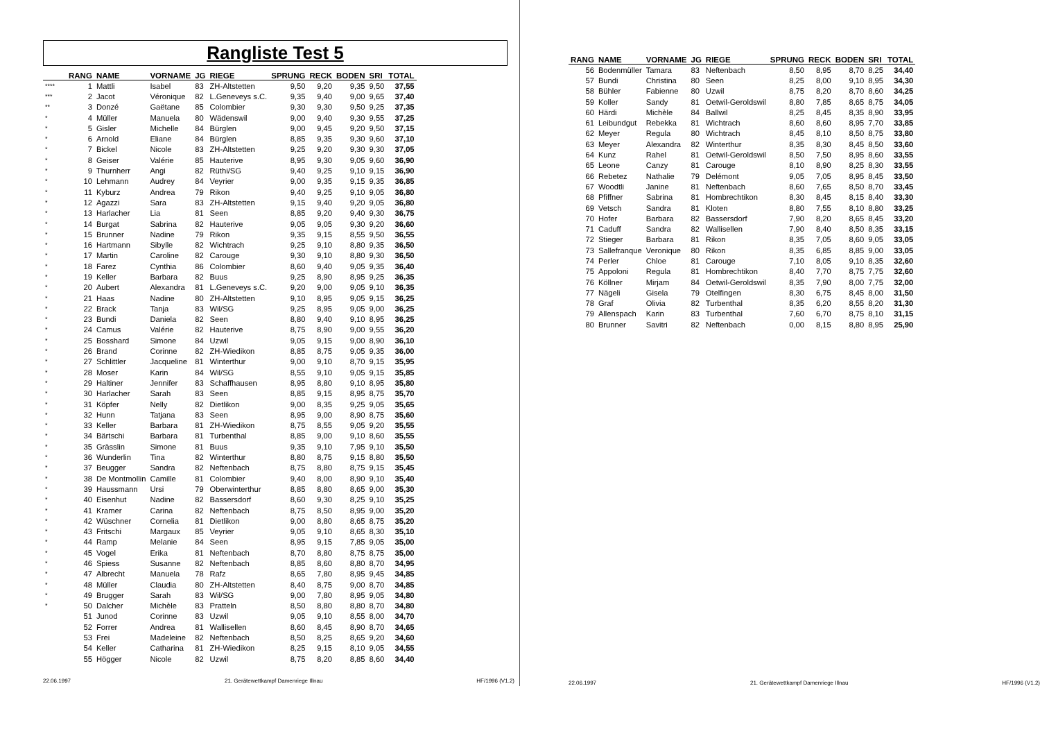Rangliste Test 5
| | RANG | NAME | VORNAME | JG | RIEGE | SPRUNG | RECK | BODEN | SRI | TOTAL |
| --- | --- | --- | --- | --- | --- | --- | --- | --- | --- | --- |
| **** | 1 | Mattli | Isabel | 83 | ZH-Altstetten | 9,50 | 9,20 | 9,35 | 9,50 | 37,55 |
| *** | 2 | Jacot | Véronique | 82 | L.Geneveys s.C. | 9,35 | 9,40 | 9,00 | 9,65 | 37,40 |
| ** | 3 | Donzé | Gaëtane | 85 | Colombier | 9,30 | 9,30 | 9,50 | 9,25 | 37,35 |
| * | 4 | Müller | Manuela | 80 | Wädenswil | 9,00 | 9,40 | 9,30 | 9,55 | 37,25 |
| * | 5 | Gisler | Michelle | 84 | Bürglen | 9,00 | 9,45 | 9,20 | 9,50 | 37,15 |
| * | 6 | Arnold | Eliane | 84 | Bürglen | 8,85 | 9,35 | 9,30 | 9,60 | 37,10 |
| * | 7 | Bickel | Nicole | 83 | ZH-Altstetten | 9,25 | 9,20 | 9,30 | 9,30 | 37,05 |
| * | 8 | Geiser | Valérie | 85 | Hauterive | 8,95 | 9,30 | 9,05 | 9,60 | 36,90 |
| * | 9 | Thurnherr | Angi | 82 | Rüthi/SG | 9,40 | 9,25 | 9,10 | 9,15 | 36,90 |
| * | 10 | Lehmann | Audrey | 84 | Veyrier | 9,00 | 9,35 | 9,15 | 9,35 | 36,85 |
| * | 11 | Kyburz | Andrea | 79 | Rikon | 9,40 | 9,25 | 9,10 | 9,05 | 36,80 |
| * | 12 | Agazzi | Sara | 83 | ZH-Altstetten | 9,15 | 9,40 | 9,20 | 9,05 | 36,80 |
| * | 13 | Harlacher | Lia | 81 | Seen | 8,85 | 9,20 | 9,40 | 9,30 | 36,75 |
| * | 14 | Burgat | Sabrina | 82 | Hauterive | 9,05 | 9,05 | 9,30 | 9,20 | 36,60 |
| * | 15 | Brunner | Nadine | 79 | Rikon | 9,35 | 9,15 | 8,55 | 9,50 | 36,55 |
| * | 16 | Hartmann | Sibylle | 82 | Wichtrach | 9,25 | 9,10 | 8,80 | 9,35 | 36,50 |
| * | 17 | Martin | Caroline | 82 | Carouge | 9,30 | 9,10 | 8,80 | 9,30 | 36,50 |
| * | 18 | Farez | Cynthia | 86 | Colombier | 8,60 | 9,40 | 9,05 | 9,35 | 36,40 |
| * | 19 | Keller | Barbara | 82 | Buus | 9,25 | 8,90 | 8,95 | 9,25 | 36,35 |
| * | 20 | Aubert | Alexandra | 81 | L.Geneveys s.C. | 9,20 | 9,00 | 9,05 | 9,10 | 36,35 |
| * | 21 | Haas | Nadine | 80 | ZH-Altstetten | 9,10 | 8,95 | 9,05 | 9,15 | 36,25 |
| * | 22 | Brack | Tanja | 83 | Wil/SG | 9,25 | 8,95 | 9,05 | 9,00 | 36,25 |
| * | 23 | Bundi | Daniela | 82 | Seen | 8,80 | 9,40 | 9,10 | 8,95 | 36,25 |
| * | 24 | Camus | Valérie | 82 | Hauterive | 8,75 | 8,90 | 9,00 | 9,55 | 36,20 |
| * | 25 | Bosshard | Simone | 84 | Uzwil | 9,05 | 9,15 | 9,00 | 8,90 | 36,10 |
| * | 26 | Brand | Corinne | 82 | ZH-Wiedikon | 8,85 | 8,75 | 9,05 | 9,35 | 36,00 |
| * | 27 | Schlittler | Jacqueline | 81 | Winterthur | 9,00 | 9,10 | 8,70 | 9,15 | 35,95 |
| * | 28 | Moser | Karin | 84 | Wil/SG | 8,55 | 9,10 | 9,05 | 9,15 | 35,85 |
| * | 29 | Haltiner | Jennifer | 83 | Schaffhausen | 8,95 | 8,80 | 9,10 | 8,95 | 35,80 |
| * | 30 | Harlacher | Sarah | 83 | Seen | 8,85 | 9,15 | 8,95 | 8,75 | 35,70 |
| * | 31 | Köpfer | Nelly | 82 | Dietlikon | 9,00 | 8,35 | 9,25 | 9,05 | 35,65 |
| * | 32 | Hunn | Tatjana | 83 | Seen | 8,95 | 9,00 | 8,90 | 8,75 | 35,60 |
| * | 33 | Keller | Barbara | 81 | ZH-Wiedikon | 8,75 | 8,55 | 9,05 | 9,20 | 35,55 |
| * | 34 | Bärtschi | Barbara | 81 | Turbenthal | 8,85 | 9,00 | 9,10 | 8,60 | 35,55 |
| * | 35 | Grässlin | Simone | 81 | Buus | 9,35 | 9,10 | 7,95 | 9,10 | 35,50 |
| * | 36 | Wunderlin | Tina | 82 | Winterthur | 8,80 | 8,75 | 9,15 | 8,80 | 35,50 |
| * | 37 | Beugger | Sandra | 82 | Neftenbach | 8,75 | 8,80 | 8,75 | 9,15 | 35,45 |
| * | 38 | De Montmollin | Camille | 81 | Colombier | 9,40 | 8,00 | 8,90 | 9,10 | 35,40 |
| * | 39 | Haussmann | Ursi | 79 | Oberwinterthur | 8,85 | 8,80 | 8,65 | 9,00 | 35,30 |
| * | 40 | Eisenhut | Nadine | 82 | Bassersdorf | 8,60 | 9,30 | 8,25 | 9,10 | 35,25 |
| * | 41 | Kramer | Carina | 82 | Neftenbach | 8,75 | 8,50 | 8,95 | 9,00 | 35,20 |
| * | 42 | Wüschner | Cornelia | 81 | Dietlikon | 9,00 | 8,80 | 8,65 | 8,75 | 35,20 |
| * | 43 | Fritschi | Margaux | 85 | Veyrier | 9,05 | 9,10 | 8,65 | 8,30 | 35,10 |
| * | 44 | Ramp | Melanie | 84 | Seen | 8,95 | 9,15 | 7,85 | 9,05 | 35,00 |
| * | 45 | Vogel | Erika | 81 | Neftenbach | 8,70 | 8,80 | 8,75 | 8,75 | 35,00 |
| * | 46 | Spiess | Susanne | 82 | Neftenbach | 8,85 | 8,60 | 8,80 | 8,70 | 34,95 |
| * | 47 | Albrecht | Manuela | 78 | Rafz | 8,65 | 7,80 | 8,95 | 9,45 | 34,85 |
| * | 48 | Müller | Claudia | 80 | ZH-Altstetten | 8,40 | 8,75 | 9,00 | 8,70 | 34,85 |
| * | 49 | Brugger | Sarah | 83 | Wil/SG | 9,00 | 7,80 | 8,95 | 9,05 | 34,80 |
| * | 50 | Dalcher | Michèle | 83 | Pratteln | 8,50 | 8,80 | 8,80 | 8,70 | 34,80 |
| | 51 | Junod | Corinne | 83 | Uzwil | 9,05 | 9,10 | 8,55 | 8,00 | 34,70 |
| | 52 | Forrer | Andrea | 81 | Wallisellen | 8,60 | 8,45 | 8,90 | 8,70 | 34,65 |
| | 53 | Frei | Madeleine | 82 | Neftenbach | 8,50 | 8,25 | 8,65 | 9,20 | 34,60 |
| | 54 | Keller | Catharina | 81 | ZH-Wiedikon | 8,25 | 9,15 | 8,10 | 9,05 | 34,55 |
| | 55 | Högger | Nicole | 82 | Uzwil | 8,75 | 8,20 | 8,85 | 8,60 | 34,40 |
22.06.1997 21. Gerätewettkampf Damenriege Illnau HF/1996 (V1.2)
| RANG | NAME | VORNAME | JG | RIEGE | SPRUNG | RECK | BODEN | SRI | TOTAL |
| --- | --- | --- | --- | --- | --- | --- | --- | --- | --- |
| 56 | Bodenmüller | Tamara | 83 | Neftenbach | 8,50 | 8,95 | 8,70 | 8,25 | 34,40 |
| 57 | Bundi | Christina | 80 | Seen | 8,25 | 8,00 | 9,10 | 8,95 | 34,30 |
| 58 | Bühler | Fabienne | 80 | Uzwil | 8,75 | 8,20 | 8,70 | 8,60 | 34,25 |
| 59 | Koller | Sandy | 81 | Oetwil-Geroldswil | 8,80 | 7,85 | 8,65 | 8,75 | 34,05 |
| 60 | Härdi | Michèle | 84 | Ballwil | 8,25 | 8,45 | 8,35 | 8,90 | 33,95 |
| 61 | Leibundgut | Rebekka | 81 | Wichtrach | 8,60 | 8,60 | 8,95 | 7,70 | 33,85 |
| 62 | Meyer | Regula | 80 | Wichtrach | 8,45 | 8,10 | 8,50 | 8,75 | 33,80 |
| 63 | Meyer | Alexandra | 82 | Winterthur | 8,35 | 8,30 | 8,45 | 8,50 | 33,60 |
| 64 | Kunz | Rahel | 81 | Oetwil-Geroldswil | 8,50 | 7,50 | 8,95 | 8,60 | 33,55 |
| 65 | Leone | Canzy | 81 | Carouge | 8,10 | 8,90 | 8,25 | 8,30 | 33,55 |
| 66 | Rebetez | Nathalie | 79 | Delémont | 9,05 | 7,05 | 8,95 | 8,45 | 33,50 |
| 67 | Woodtli | Janine | 81 | Neftenbach | 8,60 | 7,65 | 8,50 | 8,70 | 33,45 |
| 68 | Pfiffner | Sabrina | 81 | Hombrechtikon | 8,30 | 8,45 | 8,15 | 8,40 | 33,30 |
| 69 | Vetsch | Sandra | 81 | Kloten | 8,80 | 7,55 | 8,10 | 8,80 | 33,25 |
| 70 | Hofer | Barbara | 82 | Bassersdorf | 7,90 | 8,20 | 8,65 | 8,45 | 33,20 |
| 71 | Caduff | Sandra | 82 | Wallisellen | 7,90 | 8,40 | 8,50 | 8,35 | 33,15 |
| 72 | Stieger | Barbara | 81 | Rikon | 8,35 | 7,05 | 8,60 | 9,05 | 33,05 |
| 73 | Sallefranque | Veronique | 80 | Rikon | 8,35 | 6,85 | 8,85 | 9,00 | 33,05 |
| 74 | Perler | Chloe | 81 | Carouge | 7,10 | 8,05 | 9,10 | 8,35 | 32,60 |
| 75 | Appoloni | Regula | 81 | Hombrechtikon | 8,40 | 7,70 | 8,75 | 7,75 | 32,60 |
| 76 | Köllner | Mirjam | 84 | Oetwil-Geroldswil | 8,35 | 7,90 | 8,00 | 7,75 | 32,00 |
| 77 | Nägeli | Gisela | 79 | Otelfingen | 8,30 | 6,75 | 8,45 | 8,00 | 31,50 |
| 78 | Graf | Olivia | 82 | Turbenthal | 8,35 | 6,20 | 8,55 | 8,20 | 31,30 |
| 79 | Allenspach | Karin | 83 | Turbenthal | 7,60 | 6,70 | 8,75 | 8,10 | 31,15 |
| 80 | Brunner | Savitri | 82 | Neftenbach | 0,00 | 8,15 | 8,80 | 8,95 | 25,90 |
22.06.1997 21. Gerätewettkampf Damenriege Illnau HF/1996 (V1.2)